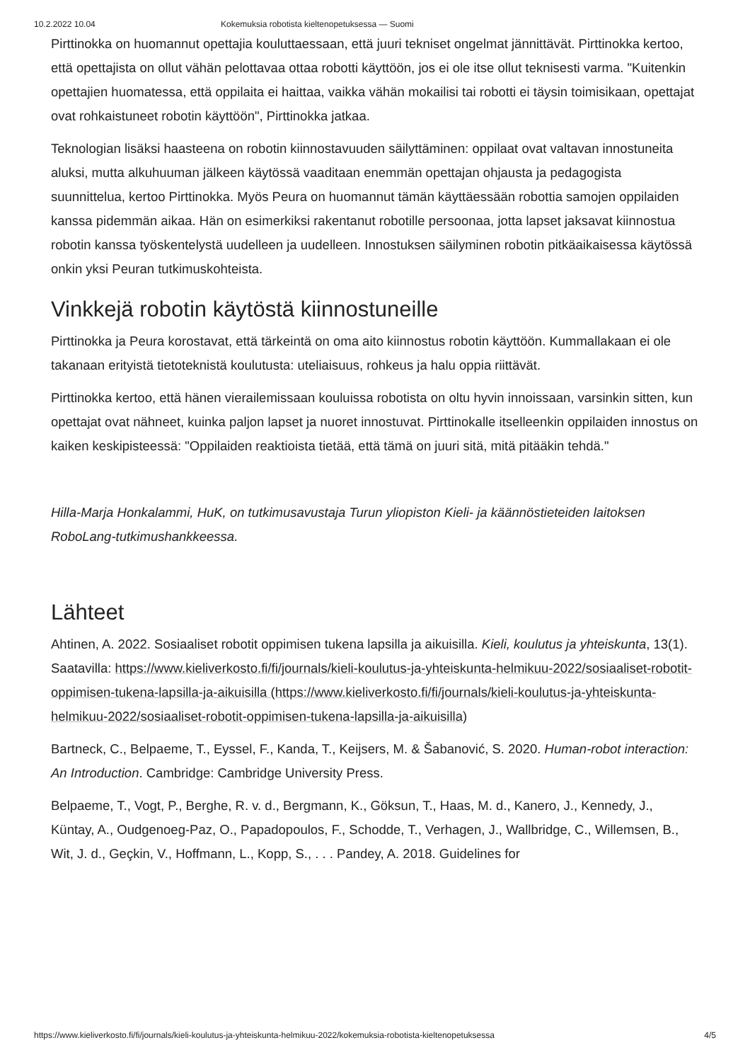10.2.2022 10.04 Kokemuksia robotista kieltenopetuksessa — Suomi
Pirttinokka on huomannut opettajia kouluttaessaan, että juuri tekniset ongelmat jännittävät. Pirttinokka kertoo, että opettajista on ollut vähän pelottavaa ottaa robotti käyttöön, jos ei ole itse ollut teknisesti varma. "Kuitenkin opettajien huomatessa, että oppilaita ei haittaa, vaikka vähän mokailisi tai robotti ei täysin toimisikaan, opettajat ovat rohkaistuneet robotin käyttöön", Pirttinokka jatkaa.
Teknologian lisäksi haasteena on robotin kiinnostavuuden säilyttäminen: oppilaat ovat valtavan innostuneita aluksi, mutta alkuhuuman jälkeen käytössä vaaditaan enemmän opettajan ohjausta ja pedagogista suunnittelua, kertoo Pirttinokka. Myös Peura on huomannut tämän käyttäessään robottia samojen oppilaiden kanssa pidemmän aikaa. Hän on esimerkiksi rakentanut robotille persoonaa, jotta lapset jaksavat kiinnostua robotin kanssa työskentelystä uudelleen ja uudelleen. Innostuksen säilyminen robotin pitkäaikaisessa käytössä onkin yksi Peuran tutkimuskohteista.
Vinkkejä robotin käytöstä kiinnostuneille
Pirttinokka ja Peura korostavat, että tärkeintä on oma aito kiinnostus robotin käyttöön. Kummallakaan ei ole takanaan erityistä tietoteknistä koulutusta: uteliaisuus, rohkeus ja halu oppia riittävät.
Pirttinokka kertoo, että hänen vierailemissaan kouluissa robotista on oltu hyvin innoissaan, varsinkin sitten, kun opettajat ovat nähneet, kuinka paljon lapset ja nuoret innostuvat. Pirttinokalle itselleenkin oppilaiden innostus on kaiken keskipisteessä: "Oppilaiden reaktioista tietää, että tämä on juuri sitä, mitä pitääkin tehdä."
Hilla-Marja Honkalammi, HuK, on tutkimusavustaja Turun yliopiston Kieli- ja käännöstieteiden laitoksen RoboLang-tutkimushankkeessa.
Lähteet
Ahtinen, A. 2022. Sosiaaliset robotit oppimisen tukena lapsilla ja aikuisilla. Kieli, koulutus ja yhteiskunta, 13(1). Saatavilla: https://www.kieliverkosto.fi/fi/journals/kieli-koulutus-ja-yhteiskunta-helmikuu-2022/sosiaaliset-robotit-oppimisen-tukena-lapsilla-ja-aikuisilla (https://www.kieliverkosto.fi/fi/journals/kieli-koulutus-ja-yhteiskunta-helmikuu-2022/sosiaaliset-robotit-oppimisen-tukena-lapsilla-ja-aikuisilla)
Bartneck, C., Belpaeme, T., Eyssel, F., Kanda, T., Keijsers, M. & Šabanović, S. 2020. Human-robot interaction: An Introduction. Cambridge: Cambridge University Press.
Belpaeme, T., Vogt, P., Berghe, R. v. d., Bergmann, K., Göksun, T., Haas, M. d., Kanero, J., Kennedy, J., Küntay, A., Oudgenoeg-Paz, O., Papadopoulos, F., Schodde, T., Verhagen, J., Wallbridge, C., Willemsen, B., Wit, J. d., Geçkin, V., Hoffmann, L., Kopp, S., . . . Pandey, A. 2018. Guidelines for
https://www.kieliverkosto.fi/fi/journals/kieli-koulutus-ja-yhteiskunta-helmikuu-2022/kokemuksia-robotista-kieltenopetuksessa 4/5